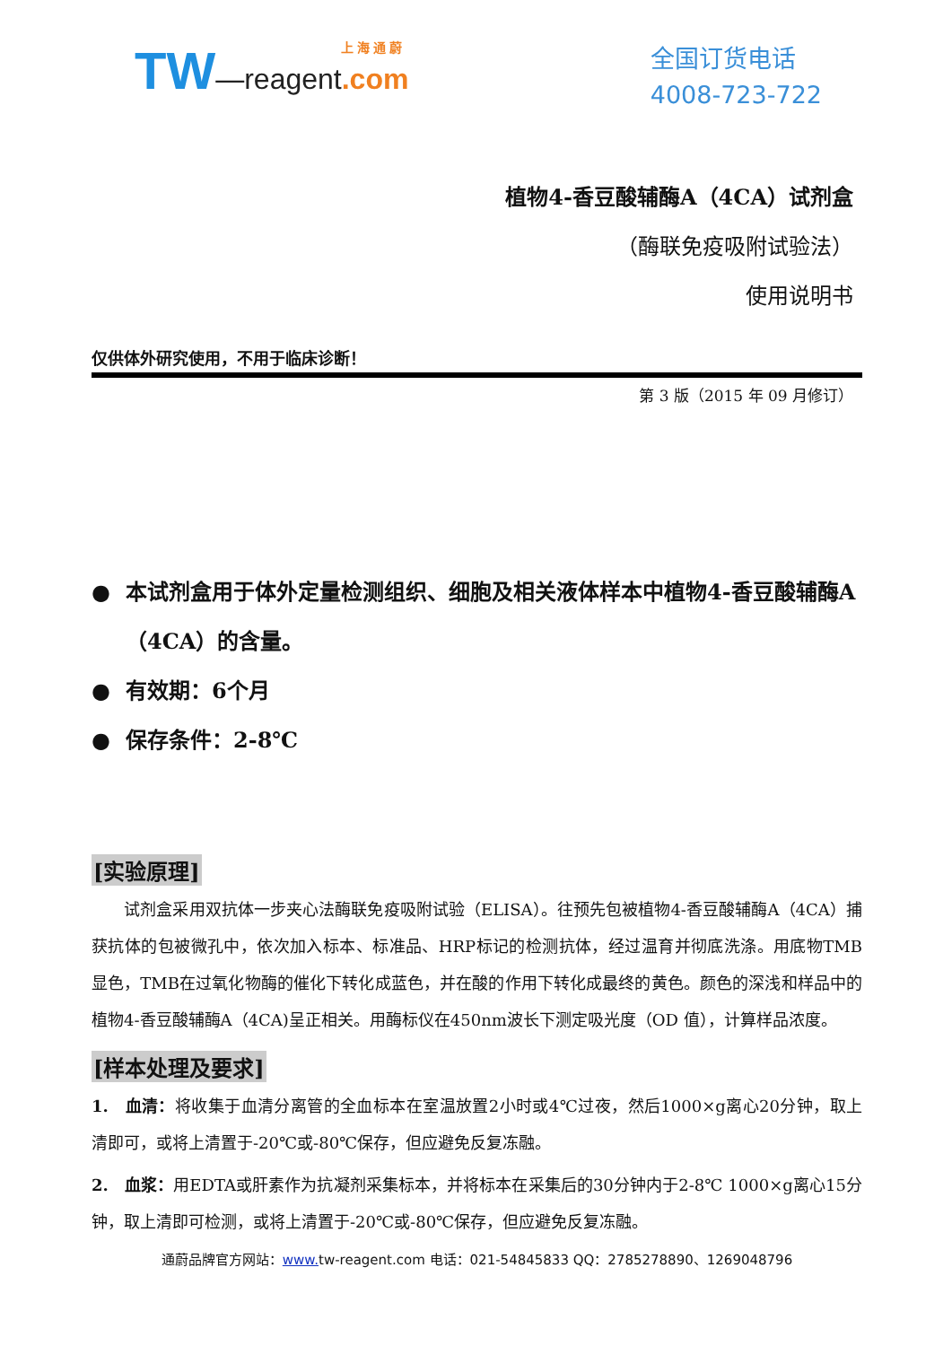TW—reagent.com
上 海 通 蔚
全国订货电话
4008-723-722
植物4-香豆酸辅酶A（4CA）试剂盒
（酶联免疫吸附试验法）
使用说明书
仅供体外研究使用，不用于临床诊断！
第 3 版（2015 年 09 月修订）
● 本试剂盒用于体外定量检测组织、细胞及相关液体样本中植物4-香豆酸辅酶A（4CA）的含量。
● 有效期：6个月
● 保存条件：2-8℃
[实验原理]
　　试剂盒采用双抗体一步夹心法酶联免疫吸附试验（ELISA）。往预先包被植物4-香豆酸辅酶A（4CA）捕获抗体的包被微孔中，依次加入标本、标准品、HRP标记的检测抗体，经过温育并彻底洗涤。用底物TMB显色，TMB在过氧化物酶的催化下转化成蓝色，并在酸的作用下转化成最终的黄色。颜色的深浅和样品中的植物4-香豆酸辅酶A（4CA)呈正相关。用酶标仪在450nm波长下测定吸光度（OD 值），计算样品浓度。
[样本处理及要求]
1.　血清：将收集于血清分离管的全血标本在室温放置2小时或4℃过夜，然后1000×g离心20分钟，取上清即可，或将上清置于-20℃或-80℃保存，但应避免反复冻融。
2.　血浆：用EDTA或肝素作为抗凝剂采集标本，并将标本在采集后的30分钟内于2-8℃ 1000×g离心15分钟，取上清即可检测，或将上清置于-20℃或-80℃保存，但应避免反复冻融。
通蔚品牌官方网站：www. tw-reagent.com 电话：021-54845833 QQ：2785278890、1269048796